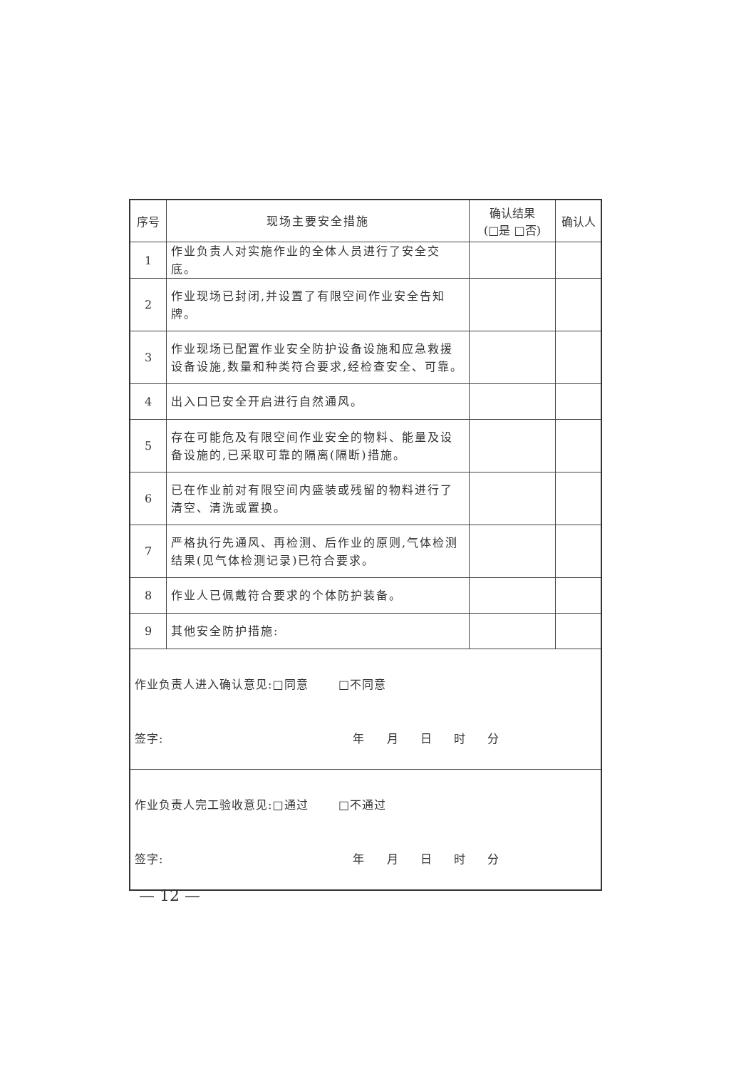| 序号 | 现场主要安全措施 | 确认结果 (□是 □否) | 确认人 |
| --- | --- | --- | --- |
| 1 | 作业负责人对实施作业的全体人员进行了安全交底。 | | |
| 2 | 作业现场已封闭,并设置了有限空间作业安全告知牌。 | | |
| 3 | 作业现场已配置作业安全防护设备设施和应急救援设备设施,数量和种类符合要求,经检查安全、可靠。 | | |
| 4 | 出入口已安全开启进行自然通风。 | | |
| 5 | 存在可能危及有限空间作业安全的物料、能量及设备设施的,已采取可靠的隔离(隔断)措施。 | | |
| 6 | 已在作业前对有限空间内盛装或残留的物料进行了清空、清洗或置换。 | | |
| 7 | 严格执行先通风、再检测、后作业的原则,气体检测结果(见气体检测记录)已符合要求。 | | |
| 8 | 作业人已佩戴符合要求的个体防护装备。 | | |
| 9 | 其他安全防护措施: | | |
| 作业负责人进入确认意见:□同意 □不同意 签字: 年 月 日 时 分 | | | |
| 作业负责人完工验收意见:□通过 □不通过 签字: 年 月 日 时 分 | | | |
— 12 —